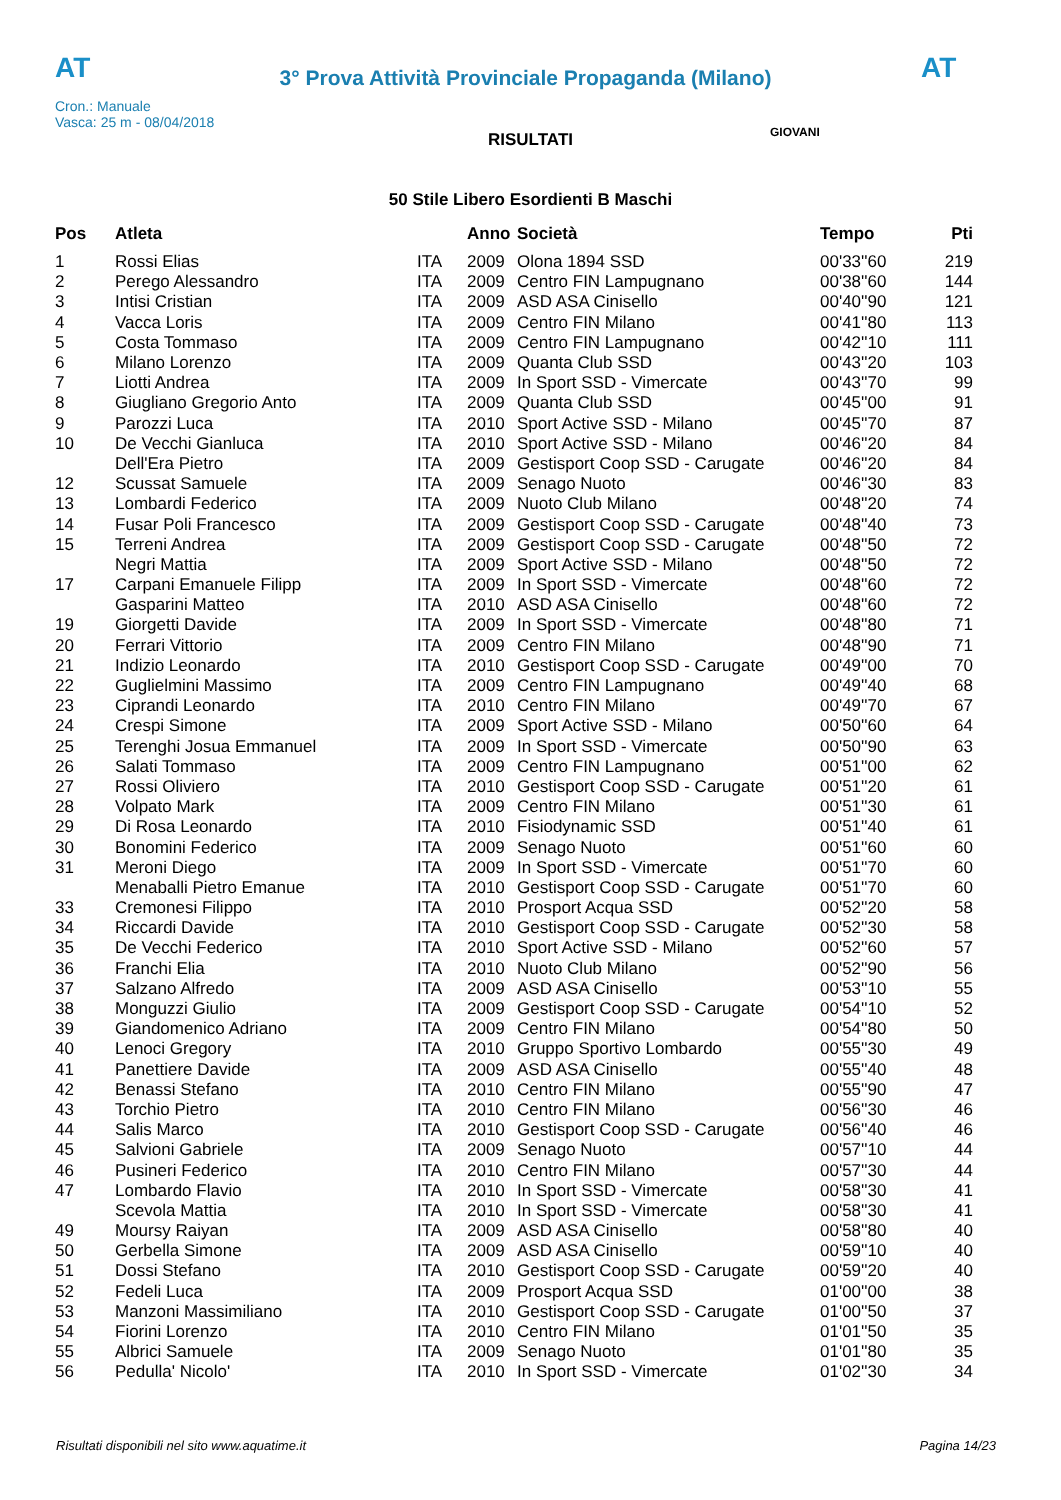AT
3° Prova Attività Provinciale Propaganda (Milano)
AT
Cron.: Manuale
Vasca: 25 m - 08/04/2018
GIOVANI
RISULTATI
50 Stile Libero Esordienti B Maschi
| Pos | Atleta | | Anno | Società | Tempo | Pti |
| --- | --- | --- | --- | --- | --- | --- |
| 1 | Rossi Elias | ITA | 2009 | Olona 1894 SSD | 00'33''60 | 219 |
| 2 | Perego Alessandro | ITA | 2009 | Centro FIN Lampugnano | 00'38''60 | 144 |
| 3 | Intisi Cristian | ITA | 2009 | ASD ASA Cinisello | 00'40''90 | 121 |
| 4 | Vacca Loris | ITA | 2009 | Centro FIN Milano | 00'41''80 | 113 |
| 5 | Costa Tommaso | ITA | 2009 | Centro FIN Lampugnano | 00'42''10 | 111 |
| 6 | Milano Lorenzo | ITA | 2009 | Quanta Club SSD | 00'43''20 | 103 |
| 7 | Liotti Andrea | ITA | 2009 | In Sport SSD - Vimercate | 00'43''70 | 99 |
| 8 | Giugliano Gregorio Anto | ITA | 2009 | Quanta Club SSD | 00'45''00 | 91 |
| 9 | Parozzi Luca | ITA | 2010 | Sport Active SSD - Milano | 00'45''70 | 87 |
| 10 | De Vecchi Gianluca | ITA | 2010 | Sport Active SSD - Milano | 00'46''20 | 84 |
| | Dell'Era Pietro | ITA | 2009 | Gestisport Coop SSD - Carugate | 00'46''20 | 84 |
| 12 | Scussat Samuele | ITA | 2009 | Senago Nuoto | 00'46''30 | 83 |
| 13 | Lombardi Federico | ITA | 2009 | Nuoto Club Milano | 00'48''20 | 74 |
| 14 | Fusar Poli Francesco | ITA | 2009 | Gestisport Coop SSD - Carugate | 00'48''40 | 73 |
| 15 | Terreni Andrea | ITA | 2009 | Gestisport Coop SSD - Carugate | 00'48''50 | 72 |
| | Negri Mattia | ITA | 2009 | Sport Active SSD - Milano | 00'48''50 | 72 |
| 17 | Carpani Emanuele Filipp | ITA | 2009 | In Sport SSD - Vimercate | 00'48''60 | 72 |
| | Gasparini Matteo | ITA | 2010 | ASD ASA Cinisello | 00'48''60 | 72 |
| 19 | Giorgetti Davide | ITA | 2009 | In Sport SSD - Vimercate | 00'48''80 | 71 |
| 20 | Ferrari Vittorio | ITA | 2009 | Centro FIN Milano | 00'48''90 | 71 |
| 21 | Indizio Leonardo | ITA | 2010 | Gestisport Coop SSD - Carugate | 00'49''00 | 70 |
| 22 | Guglielmini Massimo | ITA | 2009 | Centro FIN Lampugnano | 00'49''40 | 68 |
| 23 | Ciprandi Leonardo | ITA | 2010 | Centro FIN Milano | 00'49''70 | 67 |
| 24 | Crespi Simone | ITA | 2009 | Sport Active SSD - Milano | 00'50''60 | 64 |
| 25 | Terenghi Josua Emmanuel | ITA | 2009 | In Sport SSD - Vimercate | 00'50''90 | 63 |
| 26 | Salati Tommaso | ITA | 2009 | Centro FIN Lampugnano | 00'51''00 | 62 |
| 27 | Rossi Oliviero | ITA | 2010 | Gestisport Coop SSD - Carugate | 00'51''20 | 61 |
| 28 | Volpato Mark | ITA | 2009 | Centro FIN Milano | 00'51''30 | 61 |
| 29 | Di Rosa Leonardo | ITA | 2010 | Fisiodynamic SSD | 00'51''40 | 61 |
| 30 | Bonomini Federico | ITA | 2009 | Senago Nuoto | 00'51''60 | 60 |
| 31 | Meroni Diego | ITA | 2009 | In Sport SSD - Vimercate | 00'51''70 | 60 |
| | Menaballi Pietro Emanue | ITA | 2010 | Gestisport Coop SSD - Carugate | 00'51''70 | 60 |
| 33 | Cremonesi Filippo | ITA | 2010 | Prosport Acqua SSD | 00'52''20 | 58 |
| 34 | Riccardi Davide | ITA | 2010 | Gestisport Coop SSD - Carugate | 00'52''30 | 58 |
| 35 | De Vecchi Federico | ITA | 2010 | Sport Active SSD - Milano | 00'52''60 | 57 |
| 36 | Franchi Elia | ITA | 2010 | Nuoto Club Milano | 00'52''90 | 56 |
| 37 | Salzano Alfredo | ITA | 2009 | ASD ASA Cinisello | 00'53''10 | 55 |
| 38 | Monguzzi Giulio | ITA | 2009 | Gestisport Coop SSD - Carugate | 00'54''10 | 52 |
| 39 | Giandomenico Adriano | ITA | 2009 | Centro FIN Milano | 00'54''80 | 50 |
| 40 | Lenoci Gregory | ITA | 2010 | Gruppo Sportivo Lombardo | 00'55''30 | 49 |
| 41 | Panettiere Davide | ITA | 2009 | ASD ASA Cinisello | 00'55''40 | 48 |
| 42 | Benassi Stefano | ITA | 2010 | Centro FIN Milano | 00'55''90 | 47 |
| 43 | Torchio Pietro | ITA | 2010 | Centro FIN Milano | 00'56''30 | 46 |
| 44 | Salis Marco | ITA | 2010 | Gestisport Coop SSD - Carugate | 00'56''40 | 46 |
| 45 | Salvioni Gabriele | ITA | 2009 | Senago Nuoto | 00'57''10 | 44 |
| 46 | Pusineri Federico | ITA | 2010 | Centro FIN Milano | 00'57''30 | 44 |
| 47 | Lombardo Flavio | ITA | 2010 | In Sport SSD - Vimercate | 00'58''30 | 41 |
| | Scevola Mattia | ITA | 2010 | In Sport SSD - Vimercate | 00'58''30 | 41 |
| 49 | Moursy Raiyan | ITA | 2009 | ASD ASA Cinisello | 00'58''80 | 40 |
| 50 | Gerbella Simone | ITA | 2009 | ASD ASA Cinisello | 00'59''10 | 40 |
| 51 | Dossi Stefano | ITA | 2010 | Gestisport Coop SSD - Carugate | 00'59''20 | 40 |
| 52 | Fedeli Luca | ITA | 2009 | Prosport Acqua SSD | 01'00''00 | 38 |
| 53 | Manzoni Massimiliano | ITA | 2010 | Gestisport Coop SSD - Carugate | 01'00''50 | 37 |
| 54 | Fiorini Lorenzo | ITA | 2010 | Centro FIN Milano | 01'01''50 | 35 |
| 55 | Albrici Samuele | ITA | 2009 | Senago Nuoto | 01'01''80 | 35 |
| 56 | Pedulla' Nicolo' | ITA | 2010 | In Sport SSD - Vimercate | 01'02''30 | 34 |
Risultati disponibili nel sito www.aquatime.it Pagina 14/23